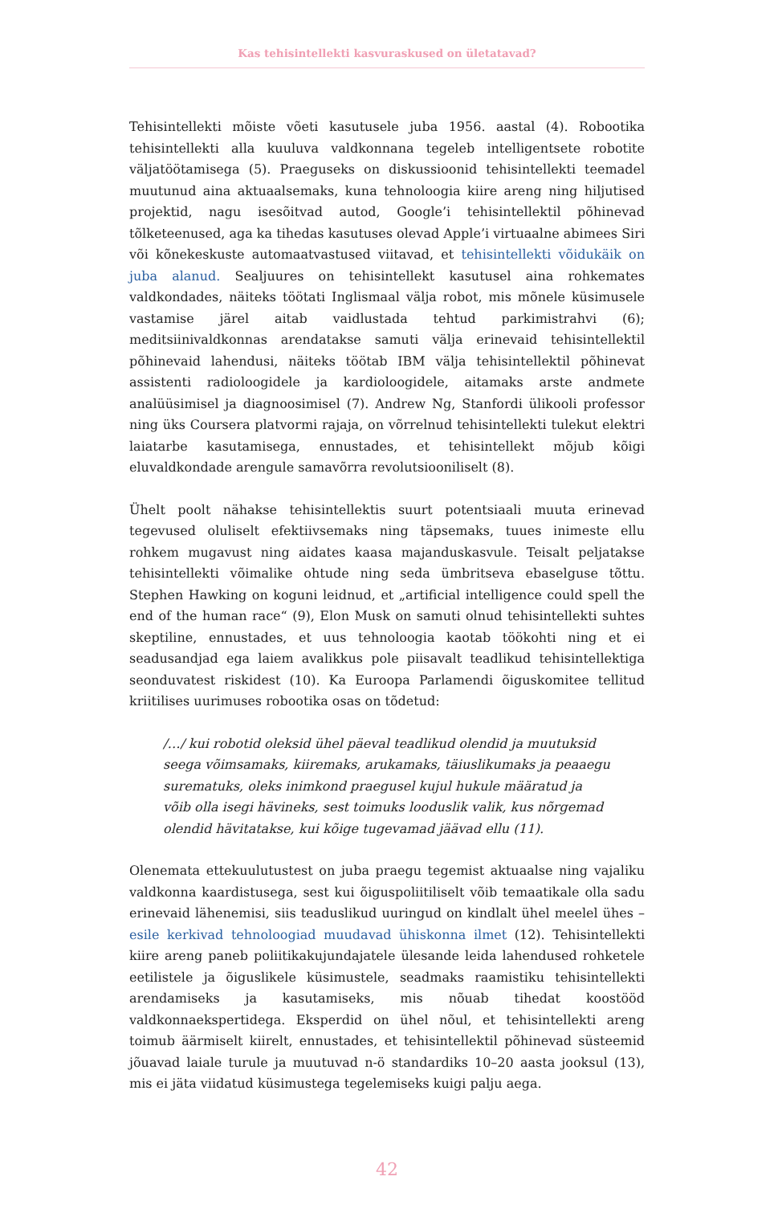Kas tehisintellekti kasvuraskused on ületatavad?
Tehisintellekti mõiste võeti kasutusele juba 1956. aastal (4). Robootika tehisintellekti alla kuuluva valdkonnana tegeleb intelligentsete robotite väljatöötamisega (5). Praeguseks on diskussioonid tehisintellekti teemadel muutunud aina aktuaalsemaks, kuna tehnoloogia kiire areng ning hiljutised projektid, nagu isesõitvad autod, Google’i tehisintellektil põhinevad tõlketeenused, aga ka tihedas kasutuses olevad Apple’i virtuaalne abimees Siri või kõnekeskuste automaatvastused viitavad, et tehisintellekti võidukäik on juba alanud. Sealjuures on tehisintellekt kasutusel aina rohkemates valdkondades, näiteks töötati Inglismaal välja robot, mis mõnele küsimusele vastamise järel aitab vaidlustada tehtud parkimistrahvi (6); meditsiinivaldkonnas arendatakse samuti välja erinevaid tehisintellektil põhinevaid lahendusi, näiteks töötab IBM välja tehisintellektil põhinevat assistenti radioloogidele ja kardioloogidele, aitamaks arste andmete analüüsimisel ja diagnoosimisel (7). Andrew Ng, Stanfordi ülikooli professor ning üks Coursera platvormi rajaja, on võrrelnud tehisintellekti tulekut elektri laiatarbe kasutamisega, ennustades, et tehisintellekt mõjub kõigi eluvaldkondade arengule samavõrra revolutsiooniliselt (8).
Ühelt poolt nähakse tehisintellektis suurt potentsiaali muuta erinevad tegevused oluliselt efektiivsemaks ning täpsemaks, tuues inimeste ellu rohkem mugavust ning aidates kaasa majanduskasvule. Teisalt peljatakse tehisintellekti võimalike ohtude ning seda ümbritseva ebaselguse tõttu. Stephen Hawking on koguni leidnud, et „artificial intelligence could spell the end of the human race“ (9), Elon Musk on samuti olnud tehisintellekti suhtes skeptiline, ennustades, et uus tehnoloogia kaotab töökohti ning et ei seadusandjad ega laiem avalikkus pole piisavalt teadlikud tehisintellektiga seonduvatest riskidest (10). Ka Euroopa Parlamendi õiguskomitee tellitud kriitilises uurimuses robootika osas on tõdetud:
/…/ kui robotid oleksid ühel päeval teadlikud olendid ja muutuksid seega võimsamaks, kiiremaks, arukamaks, täiuslikumaks ja peaaegu surematuks, oleks inimkond praegusel kujul hukule määratud ja võib olla isegi hävineks, sest toimuks looduslik valik, kus nõrgemad olendid hävitatakse, kui kõige tugevamad jäävad ellu (11).
Olenemata ettekuulutustest on juba praegu tegemist aktuaalse ning vajaliku valdkonna kaardistusega, sest kui õiguspoliitiliselt võib temaatikale olla sadu erinevaid lähenemisi, siis teaduslikud uuringud on kindlalt ühel meelel ühes – esile kerkivad tehnoloogiad muudavad ühiskonna ilmet (12). Tehisintellekti kiire areng paneb poliitikakujundajatele ülesande leida lahendused rohketele eetilistele ja õiguslikele küsimustele, seadmaks raamistiku tehisintellekti arendamiseks ja kasutamiseks, mis nõuab tihedat koostööd valdkonnaekspertidega. Eksperdid on ühel nõul, et tehisintellekti areng toimub äärmiselt kiirelt, ennustades, et tehisintellektil põhinevad süsteemid jõuavad laiale turule ja muutuvad n-ö standardiks 10–20 aasta jooksul (13), mis ei jäta viidatud küsimustega tegelemiseks kuigi palju aega.
42